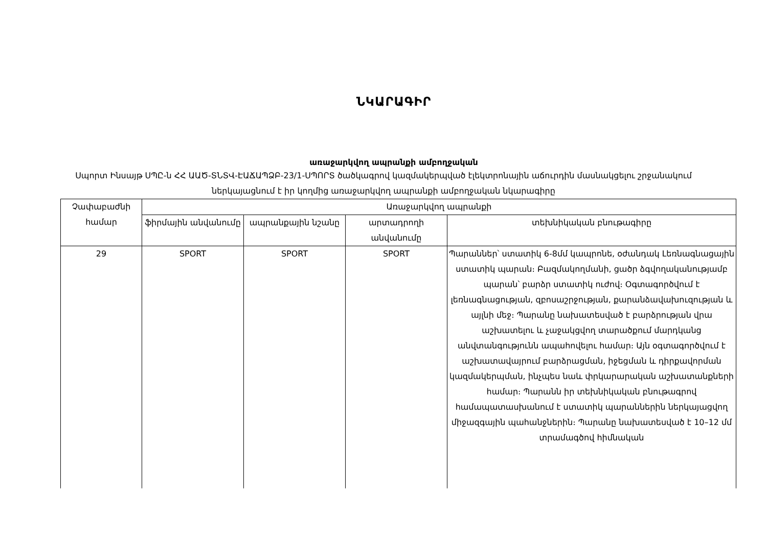ՆԿԱՐԱԳԻՐ
առաջարկվող ապրանքի ամբողջական
Սպորտ Ինսայթ ՍՊԸ-ն ՀՀ ԱԱԾ-ՏՆՏՎ-ԷԱՃԱՊՁԲ-23/1-ՍՊՈՐՏ ծածկագրով կազմակերպված էլեկտրոնային աճուրդին մասնակցելու շրջանակում ներկայացնում է իր կողմից առաջարկվող ապրանքի ամբողջական նկարագիրը
| Չափաբաժնի համար | Առաջարկվող ապրանքի | | | |
| --- | --- | --- | --- | --- |
| | ֆիրմային անվանումը | ապրանքային նշանը | արտադրողի անվանումը | տեխնիկական բնութագիրը |
| 29 | SPORT | SPORT | SPORT | Պարաններ՝ ստատիկ 6-8մմ կապրոնե, օժանդակ Լեռնագնացային ստատիկ պարան։ Բազմակողմանի, ցածր ձգվողականությամբ պարան՝ բարձր ստատիկ ուժով։ Օգտագործվում է լեռնագնացության, զբոսաշրջության, քարանձավախուզության և այլնի մեջ։ Պարանը նախատեսված է բարձրության վրա աշխատելու և չաջակցվող տարածքում մարդկանց անվտանգությունն ապահովելու համար։ Այն օգտագործվում է աշխատավայրում բարձրացման, իջեցման և դիրքավորման կազմակերպման, ինչպես նաև փրկարարական աշխատանքների համար։ Պարանն իր տեխնիկական բնութագրով համապատասխանում է ստատիկ պարաններին ներկայացվող միջազգային պահանջներին։ Պարանը նախատեսված է 10–12 մմ տրամագծով հիմնական |